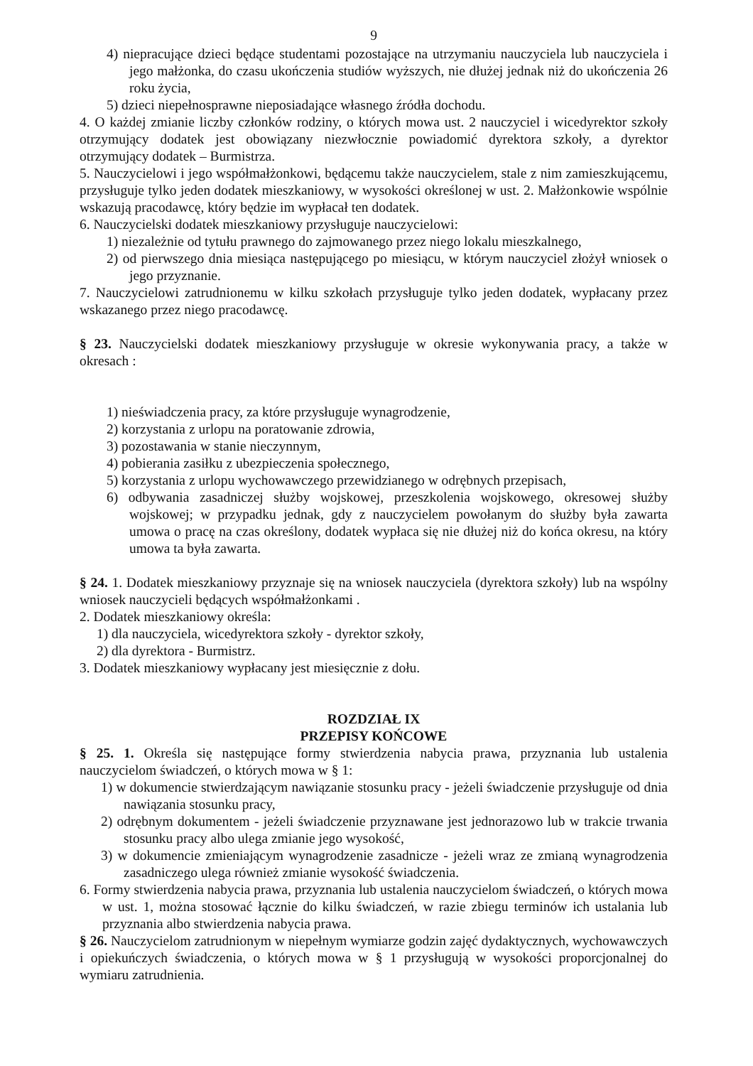9
4) niepracujące dzieci będące studentami pozostające na utrzymaniu nauczyciela lub nauczyciela i jego małżonka, do czasu ukończenia studiów wyższych, nie dłużej jednak niż do ukończenia 26 roku życia,
5) dzieci niepełnosprawne nieposiadające własnego źródła dochodu.
4. O każdej zmianie liczby członków rodziny, o których mowa ust. 2 nauczyciel i wicedyrektor szkoły otrzymujący dodatek jest obowiązany niezwłocznie powiadomić dyrektora szkoły, a dyrektor otrzymujący dodatek – Burmistrza.
5. Nauczycielowi i jego współmałżonkowi, będącemu także nauczycielem, stale z nim zamieszkującemu, przysługuje tylko jeden dodatek mieszkaniowy, w wysokości określonej w ust. 2. Małżonkowie wspólnie wskazują pracodawcę, który będzie im wypłacał ten dodatek.
6. Nauczycielski dodatek mieszkaniowy przysługuje nauczycielowi:
1) niezależnie od tytułu prawnego do zajmowanego przez niego lokalu mieszkalnego,
2) od pierwszego dnia miesiąca następującego po miesiącu, w którym nauczyciel złożył wniosek o jego przyznanie.
7. Nauczycielowi zatrudnionemu w kilku szkołach przysługuje tylko jeden dodatek, wypłacany przez wskazanego przez niego pracodawcę.
§ 23. Nauczycielski dodatek mieszkaniowy przysługuje w okresie wykonywania pracy, a także w okresach :
1) nieświadczenia pracy, za które przysługuje wynagrodzenie,
2) korzystania z urlopu na poratowanie zdrowia,
3) pozostawania w stanie nieczynnym,
4) pobierania zasiłku z ubezpieczenia społecznego,
5) korzystania z urlopu wychowawczego przewidzianego w odrębnych przepisach,
6) odbywania zasadniczej służby wojskowej, przeszkolenia wojskowego, okresowej służby wojskowej; w przypadku jednak, gdy z nauczycielem powołanym do służby była zawarta umowa o pracę na czas określony, dodatek wypłaca się nie dłużej niż do końca okresu, na który umowa ta była zawarta.
§ 24. 1. Dodatek mieszkaniowy przyznaje się na wniosek nauczyciela (dyrektora szkoły) lub na wspólny wniosek nauczycieli będących współmałżonkami .
2. Dodatek mieszkaniowy określa:
1) dla nauczyciela, wicedyrektora szkoły - dyrektor szkoły,
2) dla dyrektora - Burmistrz.
3. Dodatek mieszkaniowy wypłacany jest miesięcznie z dołu.
ROZDZIAŁ IX
PRZEPISY KOŃCOWE
§ 25. 1. Określa się następujące formy stwierdzenia nabycia prawa, przyznania lub ustalenia nauczycielom świadczeń, o których mowa w § 1:
1) w dokumencie stwierdzającym nawiązanie stosunku pracy - jeżeli świadczenie przysługuje od dnia nawiązania stosunku pracy,
2) odrębnym dokumentem - jeżeli świadczenie przyznawane jest jednorazowo lub w trakcie trwania stosunku pracy albo ulega zmianie jego wysokość,
3) w dokumencie zmieniającym wynagrodzenie zasadnicze - jeżeli wraz ze zmianą wynagrodzenia zasadniczego ulega również zmianie wysokość świadczenia.
6. Formy stwierdzenia nabycia prawa, przyznania lub ustalenia nauczycielom świadczeń, o których mowa w ust. 1, można stosować łącznie do kilku świadczeń, w razie zbiegu terminów ich ustalania lub przyznania albo stwierdzenia nabycia prawa.
§ 26. Nauczycielom zatrudnionym w niepełnym wymiarze godzin zajęć dydaktycznych, wychowawczych i opiekuńczych świadczenia, o których mowa w § 1 przysługują w wysokości proporcjonalnej do wymiaru zatrudnienia.